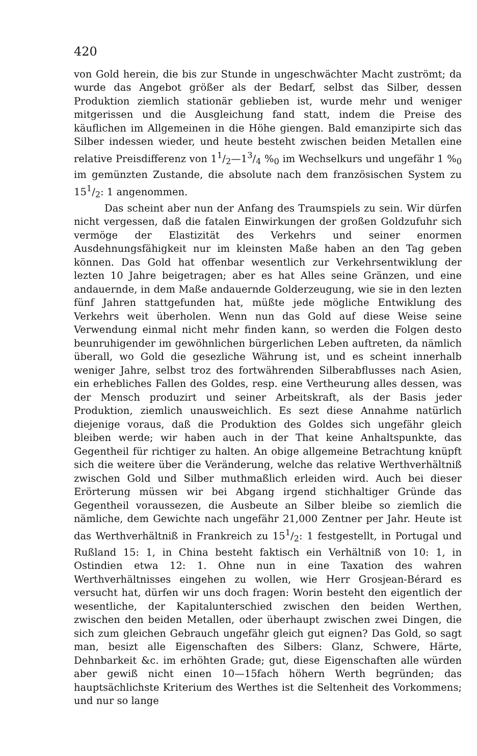420
von Gold herein, die bis zur Stunde in ungeschwächter Macht zuströmt; da wurde das Angebot größer als der Bedarf, selbst das Silber, dessen Produktion ziemlich stationär geblieben ist, wurde mehr und weniger mitgerissen und die Ausgleichung fand statt, indem die Preise des käuflichen im Allgemeinen in die Höhe giengen. Bald emanzipirte sich das Silber indessen wieder, und heute besteht zwischen beiden Metallen eine relative Preisdifferenz von 11/2—13/4 %<sub>0</sub> im Wechselkurs und ungefähr 1 %<sub>0</sub> im gemünzten Zustande, die absolute nach dem französischen System zu 151/2: 1 angenommen.
Das scheint aber nun der Anfang des Traumspiels zu sein. Wir dürfen nicht vergessen, daß die fatalen Einwirkungen der großen Goldzufuhr sich vermöge der Elastizität des Verkehrs und seiner enormen Ausdehnungsfähigkeit nur im kleinsten Maße haben an den Tag geben können. Das Gold hat offenbar wesentlich zur Verkehrsentwiklung der lezten 10 Jahre beigetragen; aber es hat Alles seine Gränzen, und eine andauernde, in dem Maße andauernde Golderzeugung, wie sie in den lezten fünf Jahren stattgefunden hat, müßte jede mögliche Entwiklung des Verkehrs weit überholen. Wenn nun das Gold auf diese Weise seine Verwendung einmal nicht mehr finden kann, so werden die Folgen desto beunruhigender im gewöhnlichen bürgerlichen Leben auftreten, da nämlich überall, wo Gold die gesezliche Währung ist, und es scheint innerhalb weniger Jahre, selbst troz des fortwährenden Silberabflusses nach Asien, ein erhebliches Fallen des Goldes, resp. eine Vertheurung alles dessen, was der Mensch produzirt und seiner Arbeitskraft, als der Basis jeder Produktion, ziemlich unausweichlich. Es sezt diese Annahme natürlich diejenige voraus, daß die Produktion des Goldes sich ungefähr gleich bleiben werde; wir haben auch in der That keine Anhaltspunkte, das Gegentheil für richtiger zu halten. An obige allgemeine Betrachtung knüpft sich die weitere über die Veränderung, welche das relative Werthverhältniß zwischen Gold und Silber muthmaßlich erleiden wird. Auch bei dieser Erörterung müssen wir bei Abgang irgend stichhaltiger Gründe das Gegentheil voraussezen, die Ausbeute an Silber bleibe so ziemlich die nämliche, dem Gewichte nach ungefähr 21,000 Zentner per Jahr. Heute ist das Werthverhältniß in Frankreich zu 151/2: 1 festgestellt, in Portugal und Rußland 15: 1, in China besteht faktisch ein Verhältniß von 10: 1, in Ostindien etwa 12: 1. Ohne nun in eine Taxation des wahren Werthverhältnisses eingehen zu wollen, wie Herr Grosjean-Bérard es versucht hat, dürfen wir uns doch fragen: Worin besteht den eigentlich der wesentliche, der Kapitalunterschied zwischen den beiden Werthen, zwischen den beiden Metallen, oder überhaupt zwischen zwei Dingen, die sich zum gleichen Gebrauch ungefähr gleich gut eignen? Das Gold, so sagt man, besizt alle Eigenschaften des Silbers: Glanz, Schwere, Härte, Dehnbarkeit &c. im erhöhten Grade; gut, diese Eigenschaften alle würden aber gewiß nicht einen 10—15fach höhern Werth begründen; das hauptsächlichste Kriterium des Werthes ist die Seltenheit des Vorkommens; und nur so lange